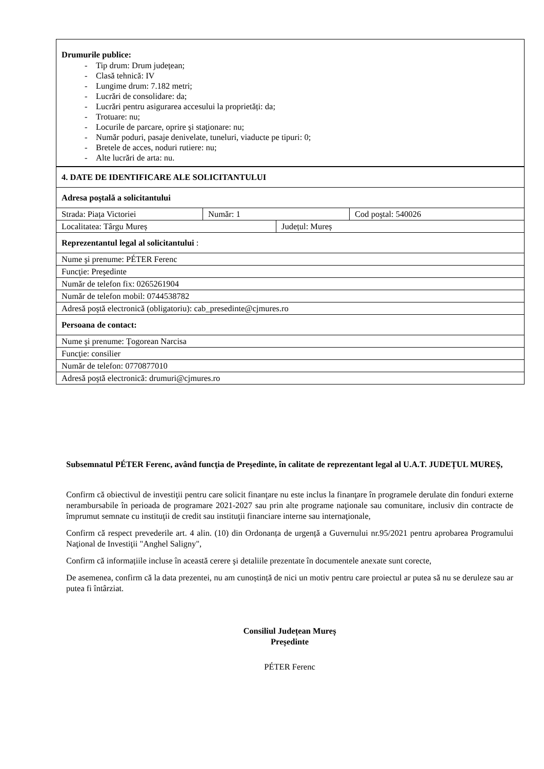| Drumurile publice: - Tip drum: Drum județean; - Clasă tehnică: IV - Lungime drum: 7.182 metri; - Lucrări de consolidare: da; - Lucrări pentru asigurarea accesului la proprietăți: da; - Trotuare: nu; - Locurile de parcare, oprire şi staţionare: nu; - Număr poduri, pasaje denivelate, tuneluri, viaducte pe tipuri: 0; - Bretele de acces, noduri rutiere: nu; - Alte lucrări de arta: nu. |
| 4. DATE DE IDENTIFICARE ALE SOLICITANTULUI | | | |
| Adresa poştală a solicitantului | | | |
| Strada: Piața Victoriei | Număr: 1 | | Cod poştal: 540026 |
| Localitatea: Târgu Mureș | | Județul: Mureș | |
| Reprezentantul legal al solicitantului : | | | |
| Nume şi prenume: PÉTER Ferenc | | | |
| Funcţie: Preşedinte | | | |
| Număr de telefon fix: 0265261904 | | | |
| Număr de telefon mobil: 0744538782 | | | |
| Adresă poştă electronică (obligatoriu): cab_presedinte@cjmures.ro | | | |
| Persoana de contact: | | | |
| Nume şi prenume: Țogorean Narcisa | | | |
| Funcţie: consilier | | | |
| Număr de telefon: 0770877010 | | | |
| Adresă poştă electronică: drumuri@cjmures.ro | | | |
Subsemnatul PÉTER Ferenc, având funcţia de Preşedinte, în calitate de reprezentant legal al U.A.T. JUDEȚUL MUREȘ,
Confirm că obiectivul de investiţii pentru care solicit finanţare nu este inclus la finanţare în programele derulate din fonduri externe nerambursabile în perioada de programare 2021-2027 sau prin alte programe naţionale sau comunitare, inclusiv din contracte de împrumut semnate cu instituţii de credit sau instituţii financiare interne sau internaţionale,
Confirm că respect prevederile art. 4 alin. (10) din Ordonanța de urgență a Guvernului nr.95/2021 pentru aprobarea Programului Naţional de Investiţii "Anghel Saligny",
Confirm că informațiile incluse în această cerere şi detaliile prezentate în documentele anexate sunt corecte,
De asemenea, confirm că la data prezentei, nu am cunoștință de nici un motiv pentru care proiectul ar putea să nu se deruleze sau ar putea fi întârziat.
Consiliul Județean Mureș
Președinte
PÉTER Ferenc